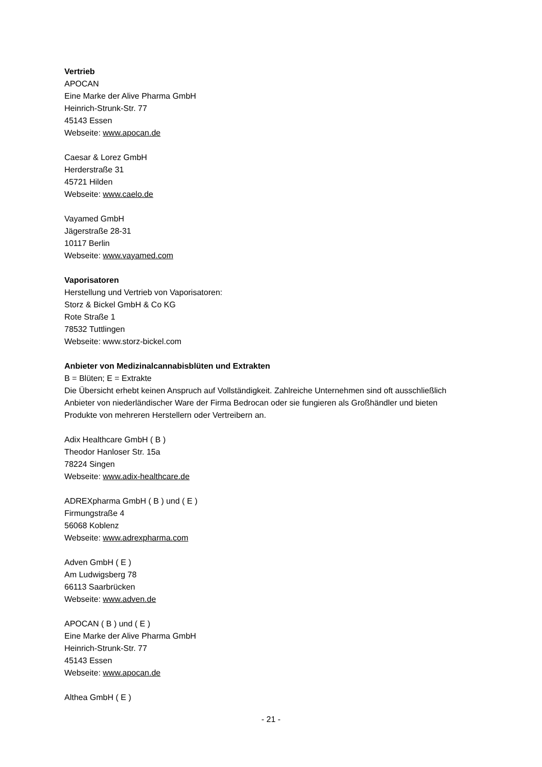Vertrieb
APOCAN
Eine Marke der Alive Pharma GmbH
Heinrich-Strunk-Str. 77
45143 Essen
Webseite: www.apocan.de
Caesar & Lorez GmbH
Herderstraße 31
45721 Hilden
Webseite: www.caelo.de
Vayamed GmbH
Jägerstraße 28-31
10117 Berlin
Webseite: www.vayamed.com
Vaporisatoren
Herstellung und Vertrieb von Vaporisatoren:
Storz & Bickel GmbH & Co KG
Rote Straße 1
78532 Tuttlingen
Webseite: www.storz-bickel.com
Anbieter von Medizinalcannabisblüten und Extrakten
B = Blüten; E = Extrakte
Die Übersicht erhebt keinen Anspruch auf Vollständigkeit. Zahlreiche Unternehmen sind oft ausschließlich Anbieter von niederländischer Ware der Firma Bedrocan oder sie fungieren als Großhändler und bieten Produkte von mehreren Herstellern oder Vertreibern an.
Adix Healthcare GmbH ( B )
Theodor Hanloser Str. 15a
78224 Singen
Webseite: www.adix-healthcare.de
ADREXpharma GmbH ( B ) und ( E )
Firmungstraße 4
56068 Koblenz
Webseite: www.adrexpharma.com
Adven GmbH ( E )
Am Ludwigsberg 78
66113 Saarbrücken
Webseite: www.adven.de
APOCAN ( B ) und ( E )
Eine Marke der Alive Pharma GmbH
Heinrich-Strunk-Str. 77
45143 Essen
Webseite: www.apocan.de
Althea GmbH ( E )
- 21 -